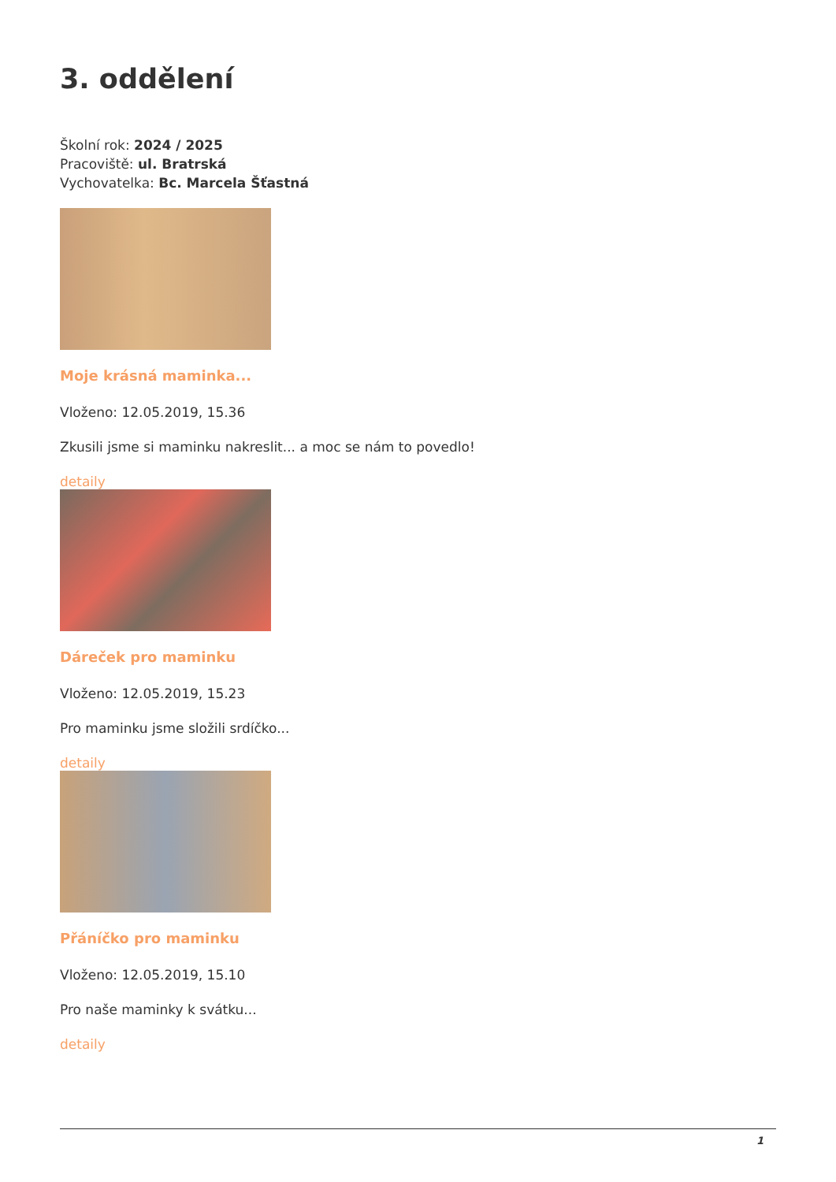3. oddělení
Školní rok: 2024 / 2025
Pracoviště: ul. Bratrská
Vychovatelka: Bc. Marcela Šťastná
Moje krásná maminka...
Vloženo: 12.05.2019, 15.36
Zkusili jsme si maminku nakreslit... a moc se nám to povedlo!
detaily
Dáreček pro maminku
Vloženo: 12.05.2019, 15.23
Pro maminku jsme složili srdíčko...
detaily
Přáníčko pro maminku
Vloženo: 12.05.2019, 15.10
Pro naše maminky k svátku...
detaily
1